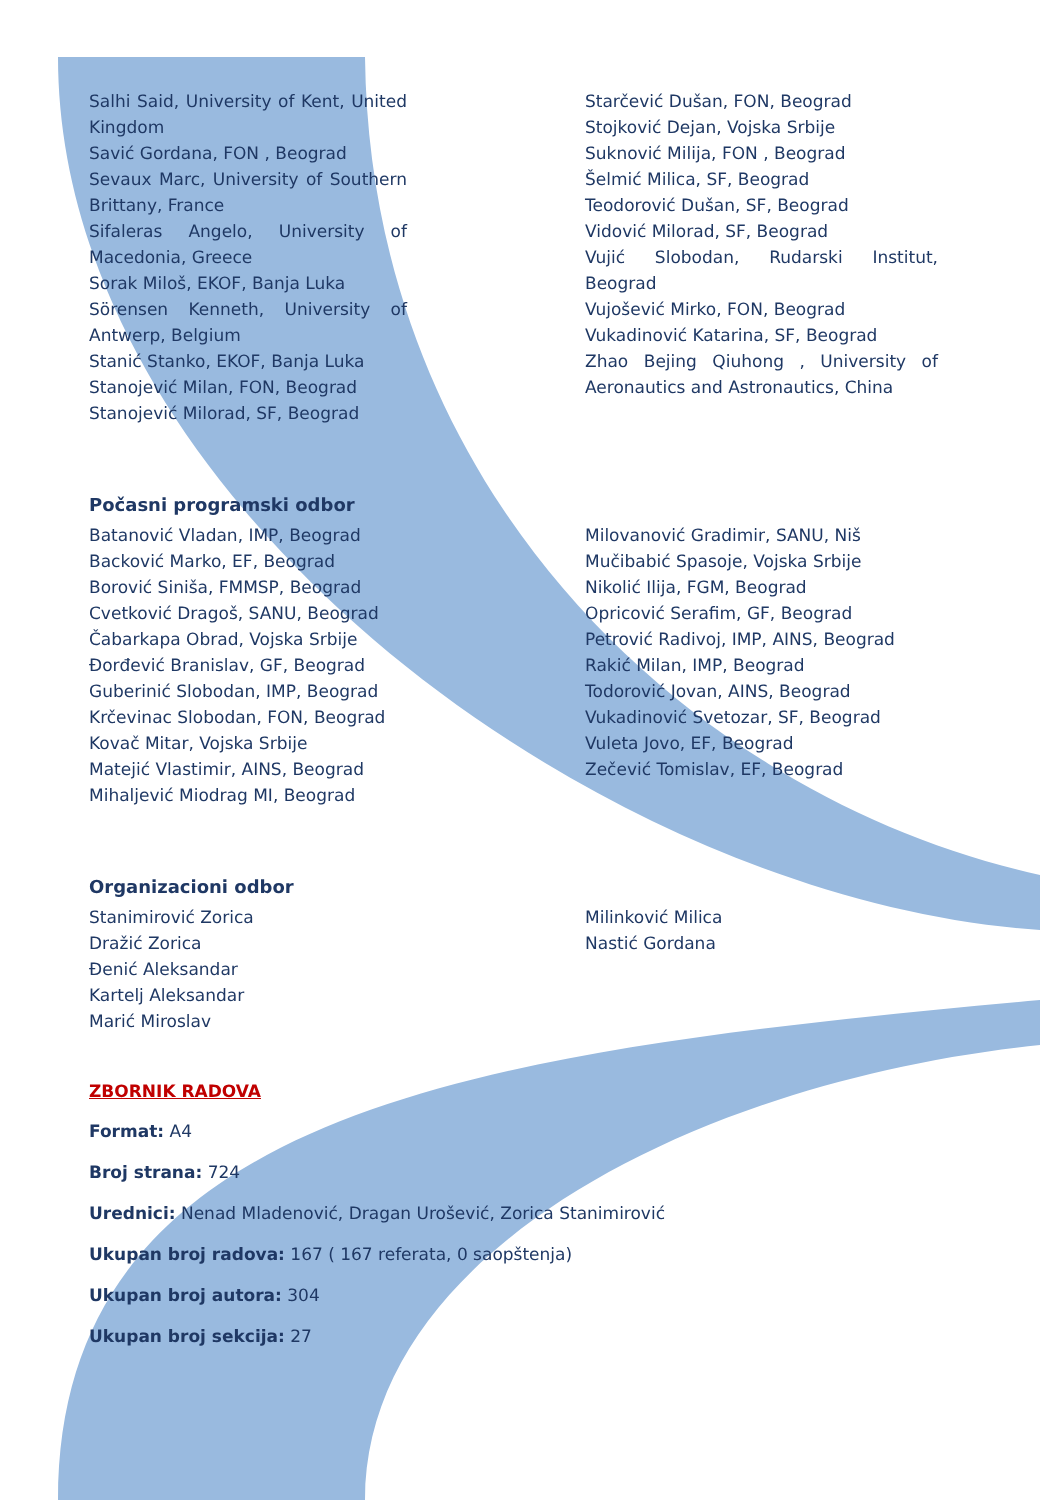Salhi Said, University of Kent, United Kingdom
Savić Gordana, FON , Beograd
Sevaux Marc, University of Southern Brittany, France
Sifaleras Angelo, University of Macedonia, Greece
Sorak Miloš, EKOF, Banja Luka
Sörensen Kenneth, University of Antwerp, Belgium
Stanić Stanko, EKOF, Banja Luka
Stanojević Milan, FON, Beograd
Stanojević Milorad, SF, Beograd
Starčević Dušan, FON, Beograd
Stojković Dejan, Vojska Srbije
Suknović Milija, FON , Beograd
Šelmić Milica, SF, Beograd
Teodorović Dušan, SF, Beograd
Vidović Milorad, SF, Beograd
Vujić Slobodan, Rudarski Institut, Beograd
Vujošević Mirko, FON, Beograd
Vukadinović Katarina, SF, Beograd
Zhao Bejing Qiuhong , University of Aeronautics and Astronautics, China
Počasni programski odbor
Batanović Vladan, IMP, Beograd
Backović Marko, EF, Beograd
Borović Siniša, FMMSP, Beograd
Cvetković Dragoš, SANU, Beograd
Čabarkapa Obrad, Vojska Srbije
Đorđević Branislav, GF, Beograd
Guberinić Slobodan, IMP, Beograd
Krčevinac Slobodan, FON, Beograd
Kovač Mitar, Vojska Srbije
Matejić Vlastimir, AINS, Beograd
Mihaljević Miodrag MI, Beograd
Milovanović Gradimir, SANU, Niš
Mučibabić Spasoje, Vojska Srbije
Nikolić Ilija, FGM, Beograd
Opricović Serafim, GF, Beograd
Petrović Radivoj, IMP, AINS, Beograd
Rakić Milan, IMP, Beograd
Todorović Jovan, AINS, Beograd
Vukadinović Svetozar, SF, Beograd
Vuleta Jovo, EF, Beograd
Zečević Tomislav, EF, Beograd
Organizacioni odbor
Stanimirović Zorica
Dražić Zorica
Đenić Aleksandar
Kartelj Aleksandar
Marić Miroslav
Milinković Milica
Nastić Gordana
ZBORNIK RADOVA
Format: A4
Broj strana: 724
Urednici: Nenad Mladenović, Dragan Urošević, Zorica Stanimirović
Ukupan broj radova: 167 ( 167 referata, 0 saopštenja)
Ukupan broj autora: 304
Ukupan broj sekcija: 27